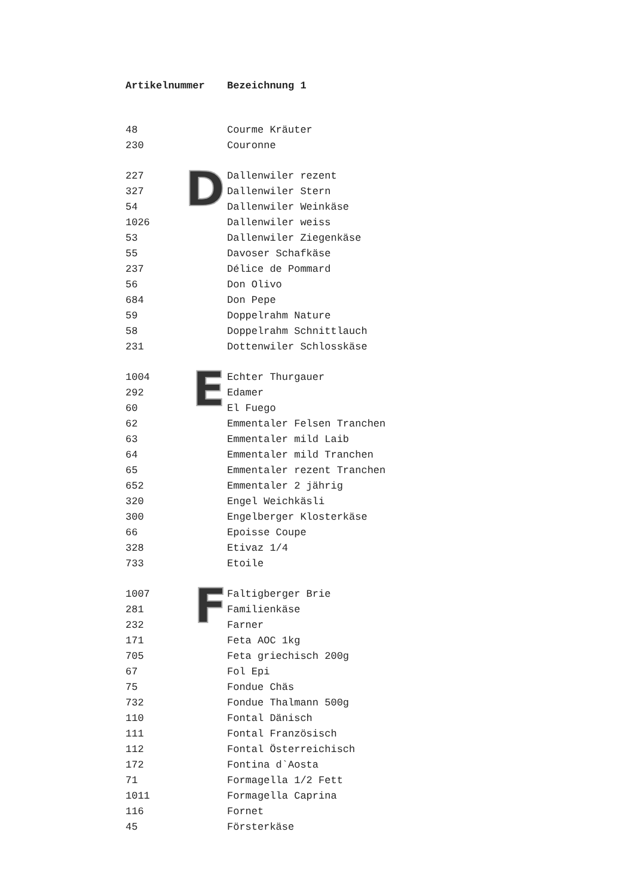D
E
F
| Artikelnummer | Bezeichnung 1 |
| --- | --- |
| 48 | Courme Kräuter |
| 230 | Couronne |
| 227 | Dallenwiler rezent |
| 327 | Dallenwiler Stern |
| 54 | Dallenwiler Weinkäse |
| 1026 | Dallenwiler weiss |
| 53 | Dallenwiler Ziegenkäse |
| 55 | Davoser Schafkäse |
| 237 | Délice de Pommard |
| 56 | Don Olivo |
| 684 | Don Pepe |
| 59 | Doppelrahm Nature |
| 58 | Doppelrahm Schnittlauch |
| 231 | Dottenwiler Schlosskäse |
| 1004 | Echter Thurgauer |
| 292 | Edamer |
| 60 | El Fuego |
| 62 | Emmentaler Felsen Tranchen |
| 63 | Emmentaler mild Laib |
| 64 | Emmentaler mild Tranchen |
| 65 | Emmentaler rezent Tranchen |
| 652 | Emmentaler 2 jährig |
| 320 | Engel Weichkäsli |
| 300 | Engelberger Klosterkäse |
| 66 | Epoisse Coupe |
| 328 | Etivaz 1/4 |
| 733 | Etoile |
| 1007 | Faltigberger Brie |
| 281 | Familienkäse |
| 232 | Farner |
| 171 | Feta AOC 1kg |
| 705 | Feta griechisch 200g |
| 67 | Fol Epi |
| 75 | Fondue Chäs |
| 732 | Fondue Thalmann 500g |
| 110 | Fontal Dänisch |
| 111 | Fontal Französisch |
| 112 | Fontal Österreichisch |
| 172 | Fontina d`Aosta |
| 71 | Formagella 1/2 Fett |
| 1011 | Formagella Caprina |
| 116 | Fornet |
| 45 | Försterkäse |